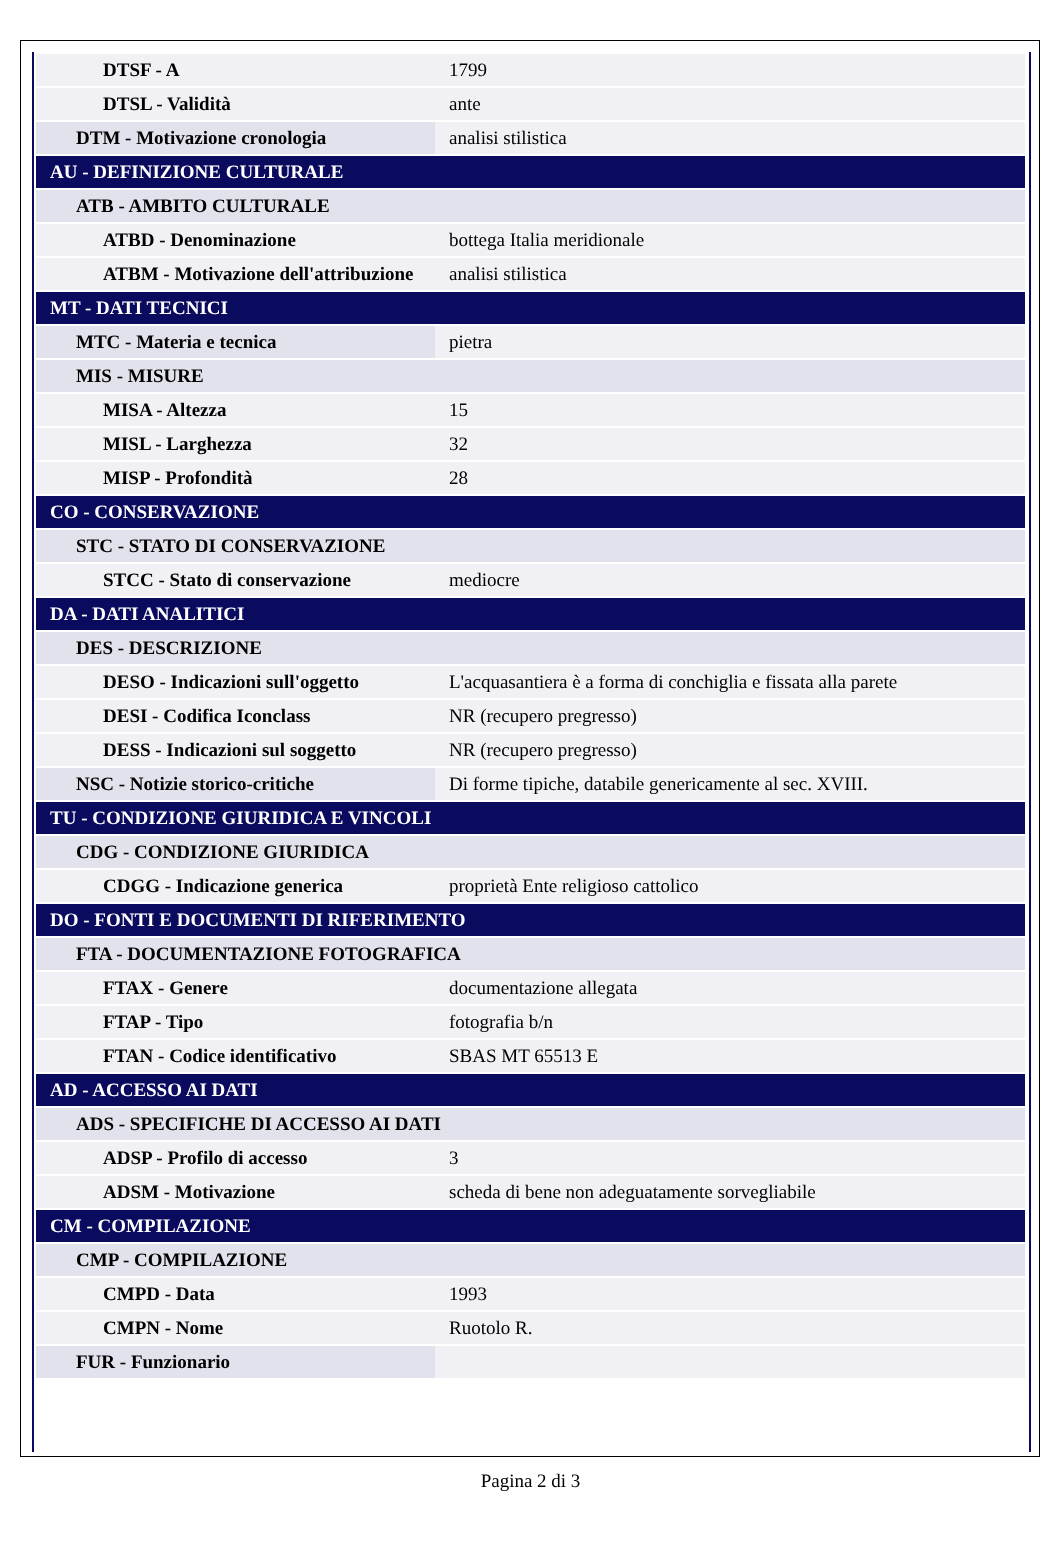| DTSF - A | 1799 |
| DTSL - Validità | ante |
| DTM - Motivazione cronologia | analisi stilistica |
| AU - DEFINIZIONE CULTURALE | |
| ATB - AMBITO CULTURALE | |
| ATBD - Denominazione | bottega Italia meridionale |
| ATBM - Motivazione dell'attribuzione | analisi stilistica |
| MT - DATI TECNICI | |
| MTC - Materia e tecnica | pietra |
| MIS - MISURE | |
| MISA - Altezza | 15 |
| MISL - Larghezza | 32 |
| MISP - Profondità | 28 |
| CO - CONSERVAZIONE | |
| STC - STATO DI CONSERVAZIONE | |
| STCC - Stato di conservazione | mediocre |
| DA - DATI ANALITICI | |
| DES - DESCRIZIONE | |
| DESO - Indicazioni sull'oggetto | L'acquasantiera è a forma di conchiglia e fissata alla parete |
| DESI - Codifica Iconclass | NR (recupero pregresso) |
| DESS - Indicazioni sul soggetto | NR (recupero pregresso) |
| NSC - Notizie storico-critiche | Di forme tipiche, databile genericamente al sec. XVIII. |
| TU - CONDIZIONE GIURIDICA E VINCOLI | |
| CDG - CONDIZIONE GIURIDICA | |
| CDGG - Indicazione generica | proprietà Ente religioso cattolico |
| DO - FONTI E DOCUMENTI DI RIFERIMENTO | |
| FTA - DOCUMENTAZIONE FOTOGRAFICA | |
| FTAX - Genere | documentazione allegata |
| FTAP - Tipo | fotografia b/n |
| FTAN - Codice identificativo | SBAS MT 65513 E |
| AD - ACCESSO AI DATI | |
| ADS - SPECIFICHE DI ACCESSO AI DATI | |
| ADSP - Profilo di accesso | 3 |
| ADSM - Motivazione | scheda di bene non adeguatamente sorvegliabile |
| CM - COMPILAZIONE | |
| CMP - COMPILAZIONE | |
| CMPD - Data | 1993 |
| CMPN - Nome | Ruotolo R. |
| FUR - Funzionario | |
Pagina 2 di 3